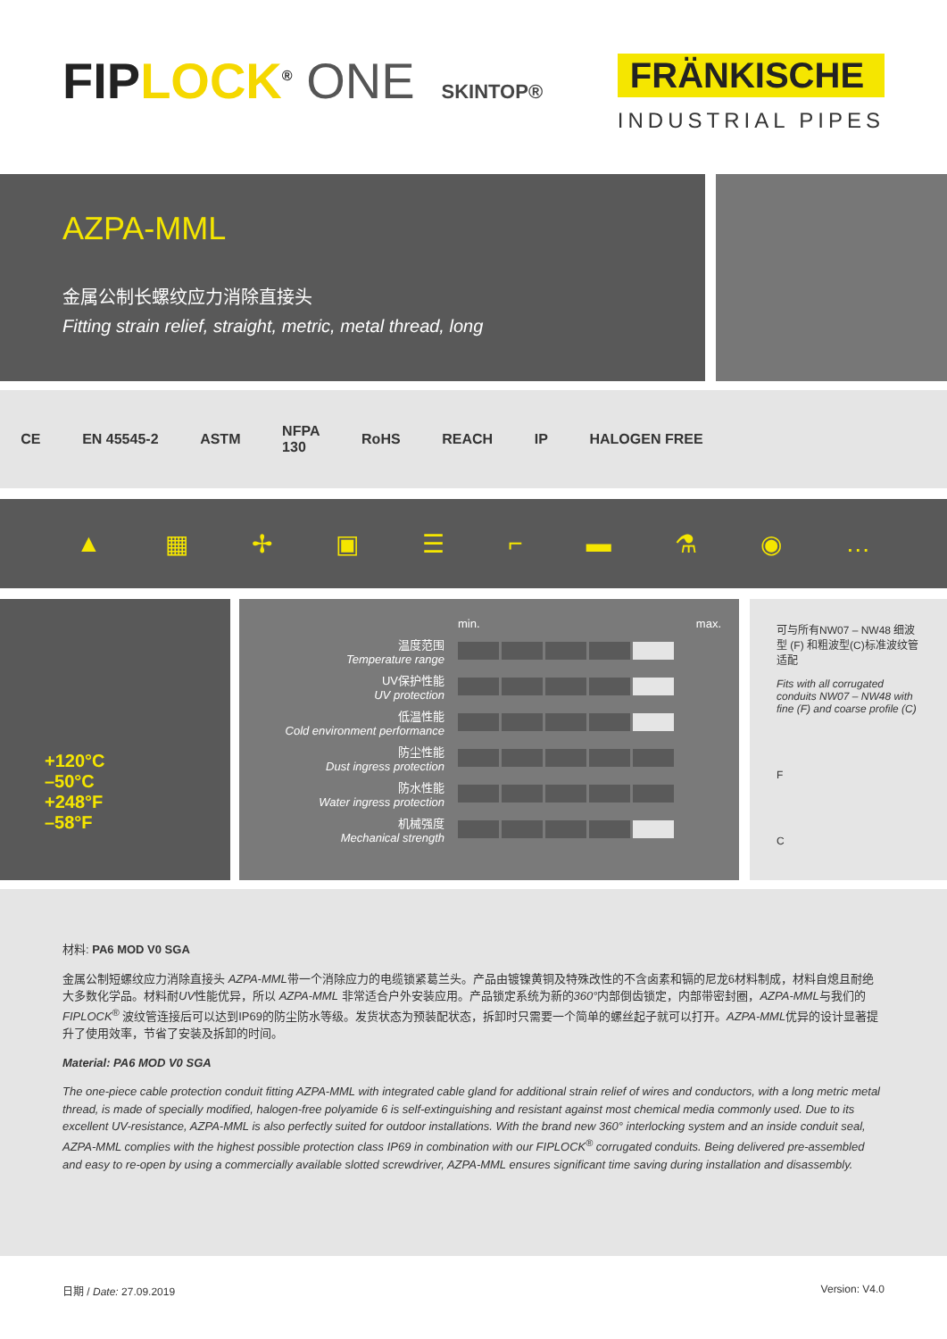FIPLOCK<sup>®</sup> ONE SKINTOP®
FRÄNKISCHE
INDUSTRIAL PIPES
AZPA-MML
金属公制长螺纹应力消除直接头
Fitting strain relief, straight, metric, metal thread, long
CE EN 45545-2 ASTM NFPA
130 RoHS REACH IP HALOGEN FREE
▲ ▦ ✢ ▣ ☰ ⌐ ▬ ⚗ ◉ …
+120°C
–50°C
+248°F
–58°F
min. max.
温度范围
Temperature range
UV保护性能
UV protection
低温性能
Cold environment performance
防尘性能
Dust ingress protection
防水性能
Water ingress protection
机械强度
Mechanical strength
可与所有NW07 – NW48 细波型 (F) 和粗波型(C)标准波纹管适配
Fits with all corrugated conduits NW07 – NW48 with fine (F) and coarse profile (C)
F
C
材料: PA6 MOD V0 SGA
金属公制短螺纹应力消除直接头 AZPA-MML带一个消除应力的电缆锁紧葛兰头。产品由镀镍黄铜及特殊改性的不含卤素和镉的尼龙6材料制成，材料自熄且耐绝大多数化学品。材料耐UV性能优异，所以 AZPA-MML 非常适合户外安装应用。产品锁定系统为新的360°内部倒齿锁定，内部带密封圈，AZPA-MML与我们的FIPLOCK<sup>®</sup> 波纹管连接后可以达到IP69的防尘防水等级。发货状态为预装配状态，拆卸时只需要一个简单的螺丝起子就可以打开。AZPA-MML优异的设计显著提升了使用效率，节省了安装及拆卸的时间。
Material: PA6 MOD V0 SGA
The one-piece cable protection conduit fitting AZPA-MML with integrated cable gland for additional strain relief of wires and conductors, with a long metric metal thread, is made of specially modified, halogen-free polyamide 6 is self-extinguishing and resistant against most chemical media commonly used. Due to its excellent UV-resistance, AZPA-MML is also perfectly suited for outdoor installations. With the brand new 360° interlocking system and an inside conduit seal, AZPA-MML complies with the highest possible protection class IP69 in combination with our FIPLOCK<sup>®</sup> corrugated conduits. Being delivered pre-assembled and easy to re-open by using a commercially available slotted screwdriver, AZPA-MML ensures significant time saving during installation and disassembly.
日期 / Date: 27.09.2019 Version: V4.0